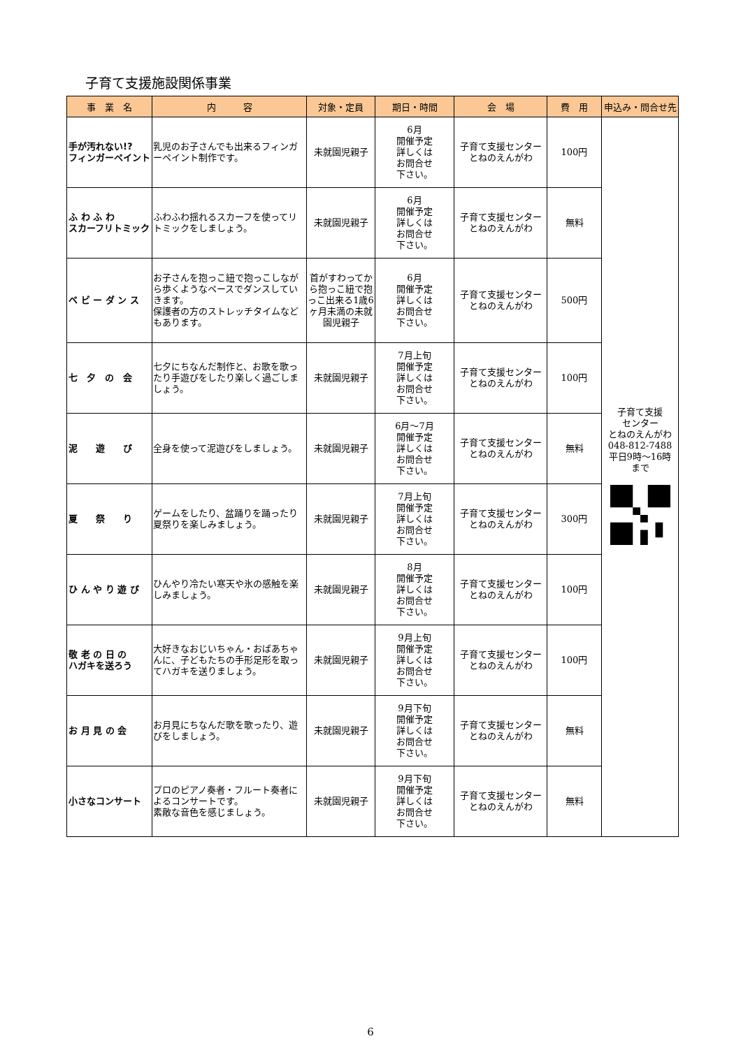子育て支援施設関係事業
| 事 業 名 | 内 容 | 対象・定員 | 期日・時間 | 会 場 | 費 用 | 申込み・問合せ先 |
| --- | --- | --- | --- | --- | --- | --- |
| 手が汚れない!? フィンガーペイント | 乳児のお子さんでも出来るフィンガーペイント制作です。 | 未就園児親子 | 6月 開催予定 詳しくは お問合せ 下さい。 | 子育て支援センター とねのえんがわ | 100円 | 子育て支援 センター とねのえんがわ 048-812-7488 平日9時～16時 まで |
| ふ わ ふ わ スカーフリトミック | ふわふわ揺れるスカーフを使ってリトミックをしましょう。 | 未就園児親子 | 6月 開催予定 詳しくは お問合せ 下さい。 | 子育て支援センター とねのえんがわ | 無料 | |
| ベ ビ ー ダ ン ス | お子さんを抱っこ紐で抱っこしながら歩くようなペースでダンスしていきます。 保護者の方のストレッチタイムなどもあります。 | 首がすわってから抱っこ紐で抱っこ出来る1歳6ヶ月未満の未就園児親子 | 6月 開催予定 詳しくは お問合せ 下さい。 | 子育て支援センター とねのえんがわ | 500円 | |
| 七 夕 の 会 | 七夕にちなんだ制作と、お歌を歌ったり手遊びをしたり楽しく過ごしましょう。 | 未就園児親子 | 7月上旬 開催予定 詳しくは お問合せ 下さい。 | 子育て支援センター とねのえんがわ | 100円 | |
| 泥 遊 び | 全身を使って泥遊びをしましょう。 | 未就園児親子 | 6月～7月 開催予定 詳しくは お問合せ 下さい。 | 子育て支援センター とねのえんがわ | 無料 | |
| 夏 祭 り | ゲームをしたり、盆踊りを踊ったり夏祭りを楽しみましょう。 | 未就園児親子 | 7月上旬 開催予定 詳しくは お問合せ 下さい。 | 子育て支援センター とねのえんがわ | 300円 | |
| ひ ん や り 遊 び | ひんやり冷たい寒天や氷の感触を楽しみましょう。 | 未就園児親子 | 8月 開催予定 詳しくは お問合せ 下さい。 | 子育て支援センター とねのえんがわ | 100円 | |
| 敬 老 の 日 の ハガキを送ろう | 大好きなおじいちゃん・おばあちゃんに、子どもたちの手形足形を取ってハガキを送りましょう。 | 未就園児親子 | 9月上旬 開催予定 詳しくは お問合せ 下さい。 | 子育て支援センター とねのえんがわ | 100円 | |
| お 月 見 の 会 | お月見にちなんだ歌を歌ったり、遊びをしましょう。 | 未就園児親子 | 9月下旬 開催予定 詳しくは お問合せ 下さい。 | 子育て支援センター とねのえんがわ | 無料 | |
| 小さなコンサート | プロのピアノ奏者・フルート奏者によるコンサートです。 素敵な音色を感じましょう。 | 未就園児親子 | 9月下旬 開催予定 詳しくは お問合せ 下さい。 | 子育て支援センター とねのえんがわ | 無料 | |
6